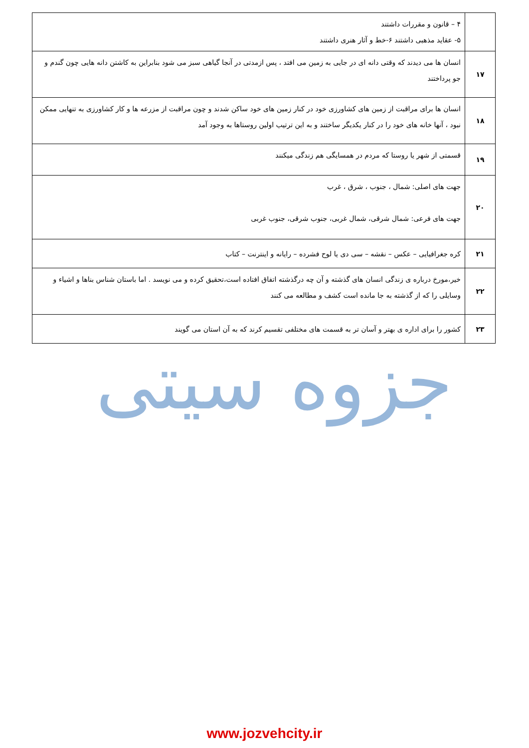| | ۴ – قانون و مقررات داشتند ۵- عقاید مذهبی داشتند ۶-خط و آثار هنری داشتند |
| ۱۷ | انسان ها می دیدند که وقتی دانه ای در جایی به زمین می افتد ، پس ازمدتی در آنجا گیاهی سبز می شود بنابراین به کاشتن دانه هایی چون گندم و جو پرداختند |
| ۱۸ | انسان ها برای مراقبت از زمین های کشاورزی خود در کنار زمین های خود ساکن شدند و چون مراقبت از مزرعه ها و کار کشاورزی به تنهایی ممکن نبود ، آنها خانه های خود را در کنار یکدیگر ساختند و به این ترتیب اولین روستاها به وجود آمد |
| ۱۹ | قسمتی از شهر یا روستا که مردم در همسایگی هم زندگی میکنند |
| ۲۰ | جهت های اصلی: شمال ، جنوب ، شرق ، غرب جهت های فرعی: شمال شرقی، شمال غربی، جنوب شرقی، جنوب غربی |
| ۲۱ | کره جغرافیایی – عکس – نقشه – سی دی یا لوح فشرده – رایانه و اینترنت – کتاب |
| ۲۲ | خیر،مورخ درباره ی زندگی انسان های گذشته و آن چه درگذشته اتفاق افتاده است،تحقیق کرده و می نویسد . اما باستان شناس بناها و اشیاء و وسایلی را که از گذشته به جا مانده است کشف و مطالعه می کنند |
| ۲۳ | کشور را برای اداره ی بهتر و آسان تر به قسمت های مختلفی تقسیم کرند که به آن استان می گویند |
جزوه سیتی
www.jozvehcity.ir